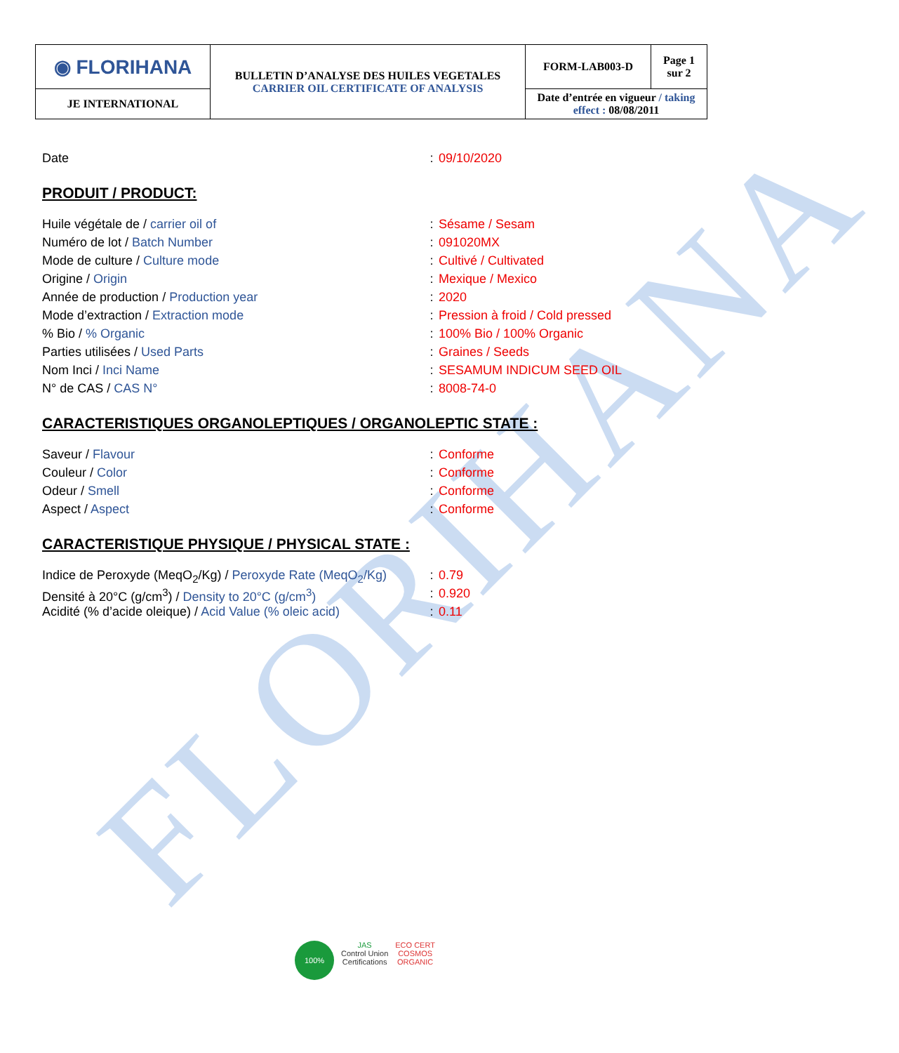FLORIHANA
| ◉ FLORIHANA | BULLETIN D’ANALYSE DES HUILES VEGETALES CARRIER OIL CERTIFICATE OF ANALYSIS | FORM-LAB003-D | Page 1 sur 2 |
| JE INTERNATIONAL | | Date d’entrée en vigueur / taking effect : 08/08/2011 | |
| Date | : | 09/10/2020 |
PRODUIT / PRODUCT:
| Huile végétale de / carrier oil of | : | Sésame / Sesam |
| Numéro de lot / Batch Number | : | 091020MX |
| Mode de culture / Culture mode | : | Cultivé / Cultivated |
| Origine / Origin | : | Mexique / Mexico |
| Année de production / Production year | : | 2020 |
| Mode d’extraction / Extraction mode | : | Pression à froid / Cold pressed |
| % Bio / % Organic | : | 100% Bio / 100% Organic |
| Parties utilisées / Used Parts | : | Graines / Seeds |
| Nom Inci / Inci Name | : | SESAMUM INDICUM SEED OIL |
| N° de CAS / CAS N° | : | 8008-74-0 |
CARACTERISTIQUES ORGANOLEPTIQUES / ORGANOLEPTIC STATE :
| Saveur / Flavour | : | Conforme |
| Couleur / Color | : | Conforme |
| Odeur / Smell | : | Conforme |
| Aspect / Aspect | : | Conforme |
CARACTERISTIQUE PHYSIQUE / PHYSICAL STATE :
| Indice de Peroxyde (MeqO<sub>2</sub>/Kg) / Peroxyde Rate (MeqO<sub>2</sub>/Kg) | : | 0.79 |
| Densité à 20°C (g/cm<sup>3</sup>) / Density to 20°C (g/cm<sup>3</sup>) | : | 0.920 |
| Acidité (% d’acide oleique) / Acid Value (% oleic acid) | : | 0.11 |
100%
JAS
Control Union
Certifications
ECO CERT
COSMOS
ORGANIC